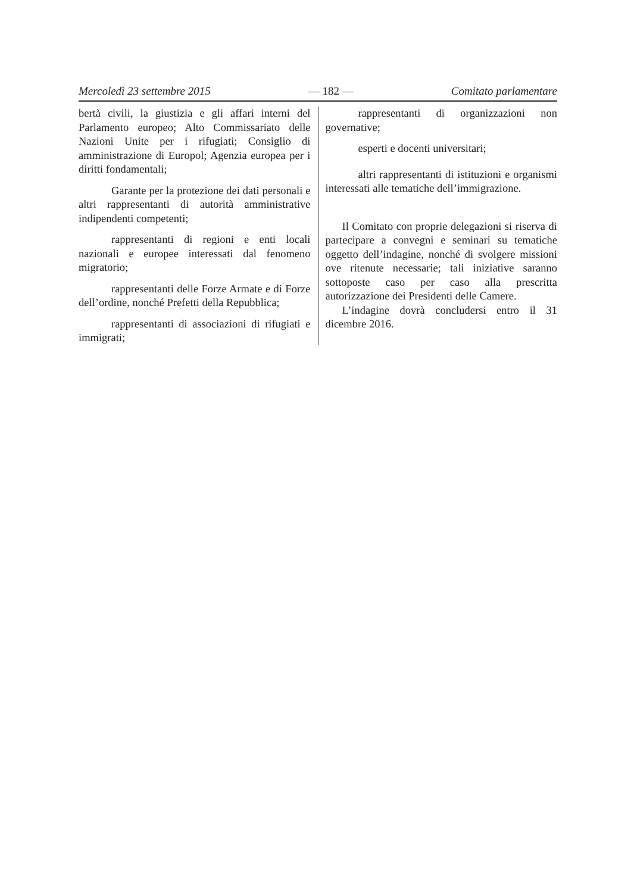Mercoledì 23 settembre 2015 — 182 — Comitato parlamentare
bertà civili, la giustizia e gli affari interni del Parlamento europeo; Alto Commissariato delle Nazioni Unite per i rifugiati; Consiglio di amministrazione di Europol; Agenzia europea per i diritti fondamentali;
Garante per la protezione dei dati personali e altri rappresentanti di autorità amministrative indipendenti competenti;
rappresentanti di regioni e enti locali nazionali e europee interessati dal fenomeno migratorio;
rappresentanti delle Forze Armate e di Forze dell’ordine, nonché Prefetti della Repubblica;
rappresentanti di associazioni di rifugiati e immigrati;
rappresentanti di organizzazioni non governative;
esperti e docenti universitari;
altri rappresentanti di istituzioni e organismi interessati alle tematiche dell’immigrazione.
Il Comitato con proprie delegazioni si riserva di partecipare a convegni e seminari su tematiche oggetto dell’indagine, nonché di svolgere missioni ove ritenute necessarie; tali iniziative saranno sottoposte caso per caso alla prescritta autorizzazione dei Presidenti delle Camere.
L’indagine dovrà concludersi entro il 31 dicembre 2016.